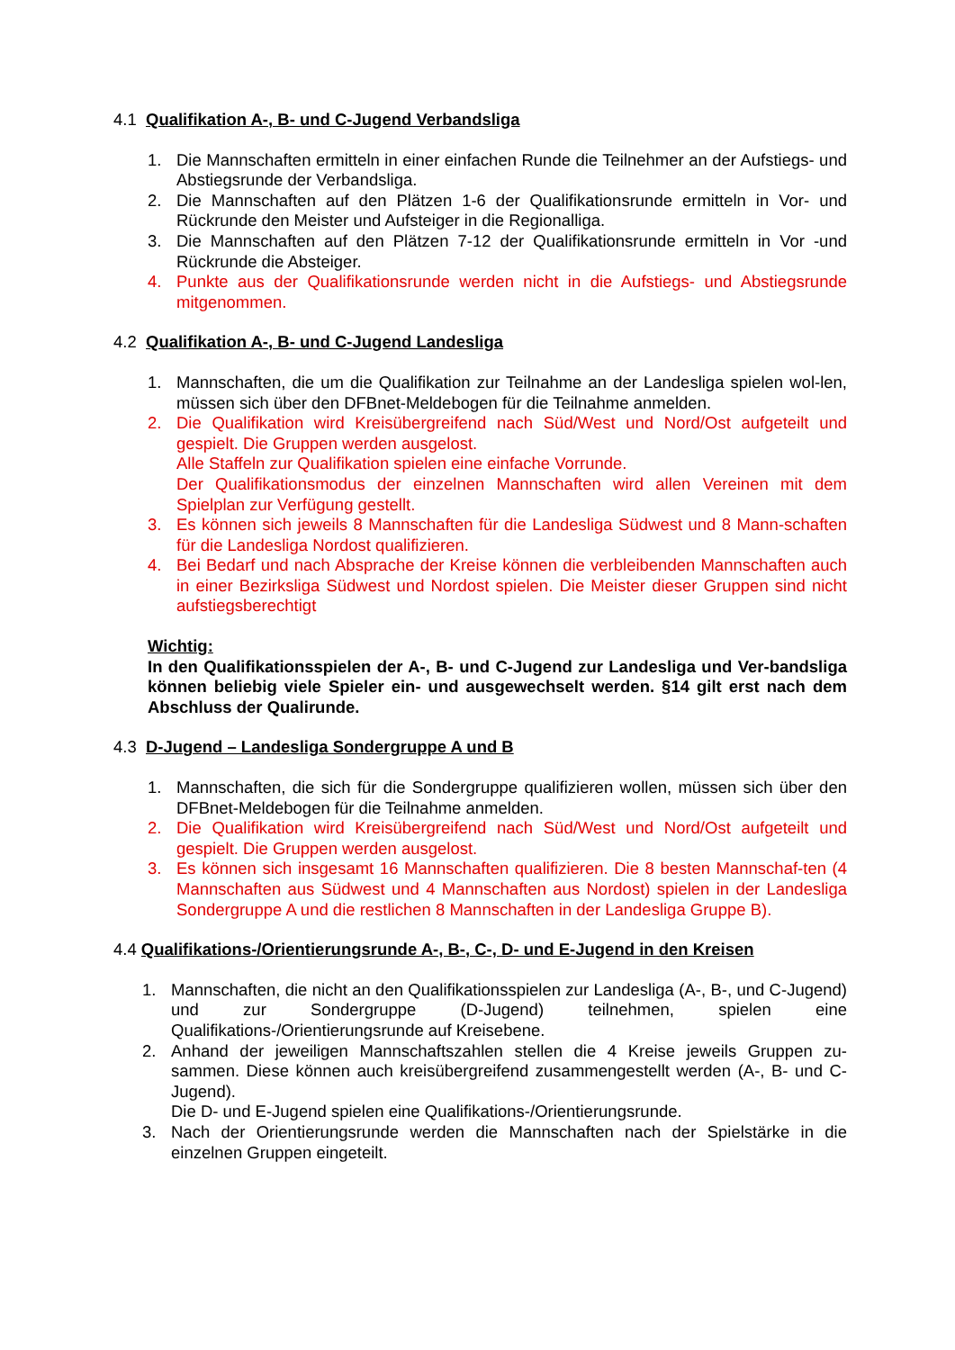4.1 Qualifikation A-, B- und C-Jugend Verbandsliga
1. Die Mannschaften ermitteln in einer einfachen Runde die Teilnehmer an der Aufstiegs- und Abstiegsrunde der Verbandsliga.
2. Die Mannschaften auf den Plätzen 1-6 der Qualifikationsrunde ermitteln in Vor- und Rückrunde den Meister und Aufsteiger in die Regionalliga.
3. Die Mannschaften auf den Plätzen 7-12 der Qualifikationsrunde ermitteln in Vor -und Rückrunde die Absteiger.
4. Punkte aus der Qualifikationsrunde werden nicht in die Aufstiegs- und Abstiegsrunde mitgenommen.
4.2 Qualifikation A-, B- und C-Jugend Landesliga
1. Mannschaften, die um die Qualifikation zur Teilnahme an der Landesliga spielen wol-len, müssen sich über den DFBnet-Meldebogen für die Teilnahme anmelden.
2. Die Qualifikation wird Kreisübergreifend nach Süd/West und Nord/Ost aufgeteilt und gespielt. Die Gruppen werden ausgelost.
Alle Staffeln zur Qualifikation spielen eine einfache Vorrunde.
Der Qualifikationsmodus der einzelnen Mannschaften wird allen Vereinen mit dem Spielplan zur Verfügung gestellt.
3. Es können sich jeweils 8 Mannschaften für die Landesliga Südwest und 8 Mann-schaften für die Landesliga Nordost qualifizieren.
4. Bei Bedarf und nach Absprache der Kreise können die verbleibenden Mannschaften auch in einer Bezirksliga Südwest und Nordost spielen. Die Meister dieser Gruppen sind nicht aufstiegsberechtigt
Wichtig:
In den Qualifikationsspielen der A-, B- und C-Jugend zur Landesliga und Ver-bandsliga können beliebig viele Spieler ein- und ausgewechselt werden. §14 gilt erst nach dem Abschluss der Qualirunde.
4.3 D-Jugend – Landesliga Sondergruppe A und B
1. Mannschaften, die sich für die Sondergruppe qualifizieren wollen, müssen sich über den DFBnet-Meldebogen für die Teilnahme anmelden.
2. Die Qualifikation wird Kreisübergreifend nach Süd/West und Nord/Ost aufgeteilt und gespielt. Die Gruppen werden ausgelost.
3. Es können sich insgesamt 16 Mannschaften qualifizieren. Die 8 besten Mannschaf-ten (4 Mannschaften aus Südwest und 4 Mannschaften aus Nordost) spielen in der Landesliga Sondergruppe A und die restlichen 8 Mannschaften in der Landesliga Gruppe B).
4.4 Qualifikations-/Orientierungsrunde A-, B-, C-, D- und E-Jugend in den Kreisen
1. Mannschaften, die nicht an den Qualifikationsspielen zur Landesliga (A-, B-, und C-Jugend) und zur Sondergruppe (D-Jugend) teilnehmen, spielen eine Qualifikations-/Orientierungsrunde auf Kreisebene.
2. Anhand der jeweiligen Mannschaftszahlen stellen die 4 Kreise jeweils Gruppen zu-sammen. Diese können auch kreisübergreifend zusammengestellt werden (A-, B- und C-Jugend).
Die D- und E-Jugend spielen eine Qualifikations-/Orientierungsrunde.
3. Nach der Orientierungsrunde werden die Mannschaften nach der Spielstärke in die einzelnen Gruppen eingeteilt.